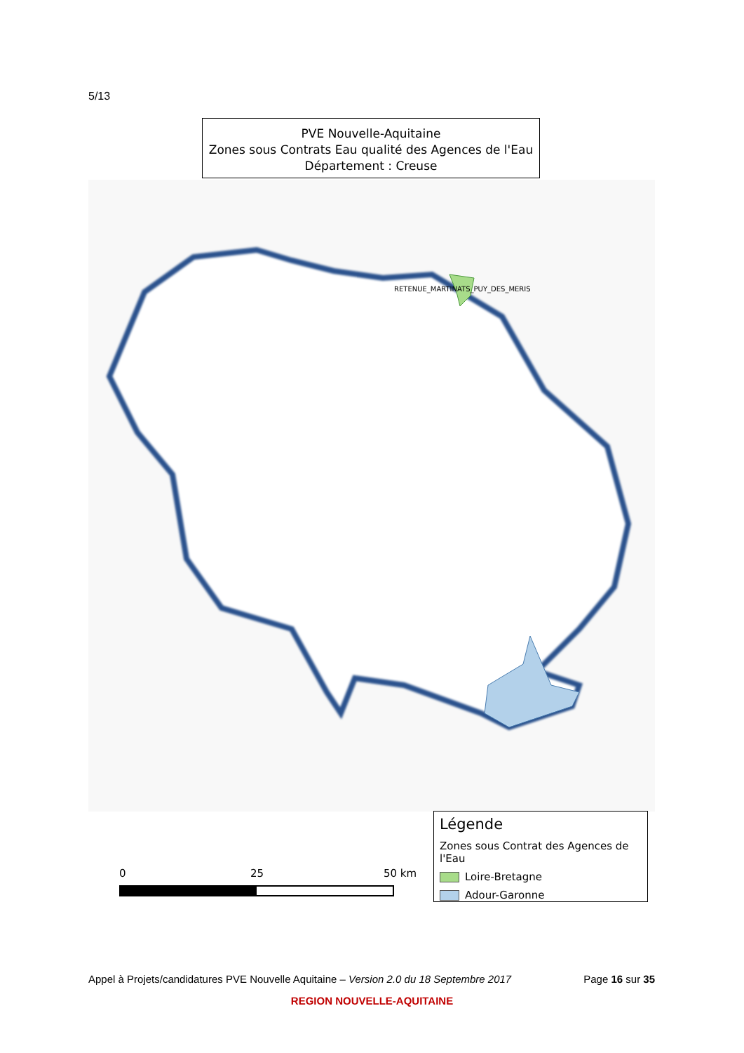5/13
PVE Nouvelle-Aquitaine
Zones sous Contrats Eau qualité des Agences de l'Eau
Département : Creuse
RETENUE_MARTINATS_PUY_DES_MERIS
0 25 50 km
Légende
Zones sous Contrat des Agences de l'Eau
Loire-Bretagne
Adour-Garonne
Appel à Projets/candidatures PVE Nouvelle Aquitaine – Version 2.0 du 18 Septembre 2017 Page 16 sur 35
REGION NOUVELLE-AQUITAINE